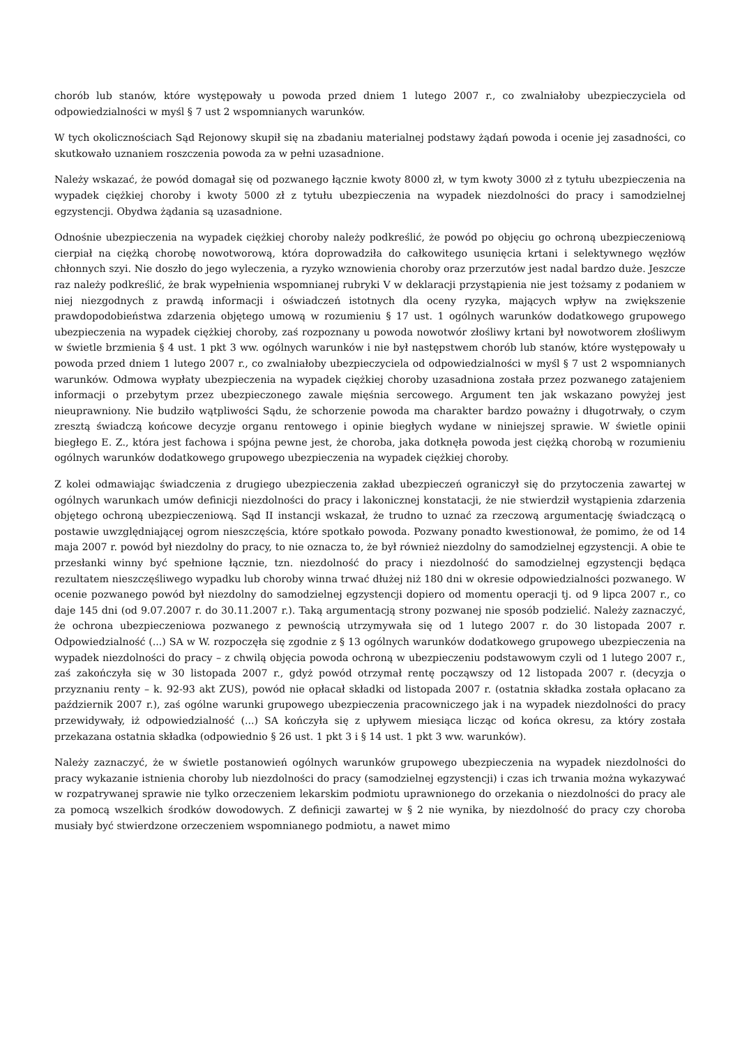chorób lub stanów, które występowały u powoda przed dniem 1 lutego 2007 r., co zwalniałoby ubezpieczyciela od odpowiedzialności w myśl § 7 ust 2 wspomnianych warunków.
W tych okolicznościach Sąd Rejonowy skupił się na zbadaniu materialnej podstawy żądań powoda i ocenie jej zasadności, co skutkowało uznaniem roszczenia powoda za w pełni uzasadnione.
Należy wskazać, że powód domagał się od pozwanego łącznie kwoty 8000 zł, w tym kwoty 3000 zł z tytułu ubezpieczenia na wypadek ciężkiej choroby i kwoty 5000 zł z tytułu ubezpieczenia na wypadek niezdolności do pracy i samodzielnej egzystencji. Obydwa żądania są uzasadnione.
Odnośnie ubezpieczenia na wypadek ciężkiej choroby należy podkreślić, że powód po objęciu go ochroną ubezpieczeniową cierpiał na ciężką chorobę nowotworową, która doprowadziła do całkowitego usunięcia krtani i selektywnego węzłów chłonnych szyi. Nie doszło do jego wyleczenia, a ryzyko wznowienia choroby oraz przerzutów jest nadal bardzo duże. Jeszcze raz należy podkreślić, że brak wypełnienia wspomnianej rubryki V w deklaracji przystąpienia nie jest tożsamy z podaniem w niej niezgodnych z prawdą informacji i oświadczeń istotnych dla oceny ryzyka, mających wpływ na zwiększenie prawdopodobieństwa zdarzenia objętego umową w rozumieniu § 17 ust. 1 ogólnych warunków dodatkowego grupowego ubezpieczenia na wypadek ciężkiej choroby, zaś rozpoznany u powoda nowotwór złośliwy krtani był nowotworem złośliwym w świetle brzmienia § 4 ust. 1 pkt 3 ww. ogólnych warunków i nie był następstwem chorób lub stanów, które występowały u powoda przed dniem 1 lutego 2007 r., co zwalniałoby ubezpieczyciela od odpowiedzialności w myśl § 7 ust 2 wspomnianych warunków. Odmowa wypłaty ubezpieczenia na wypadek ciężkiej choroby uzasadniona została przez pozwanego zatajeniem informacji o przebytym przez ubezpieczonego zawale mięśnia sercowego. Argument ten jak wskazano powyżej jest nieuprawniony. Nie budziło wątpliwości Sądu, że schorzenie powoda ma charakter bardzo poważny i długotrwały, o czym zresztą świadczą końcowe decyzje organu rentowego i opinie biegłych wydane w niniejszej sprawie. W świetle opinii biegłego E. Z., która jest fachowa i spójna pewne jest, że choroba, jaka dotknęła powoda jest ciężką chorobą w rozumieniu ogólnych warunków dodatkowego grupowego ubezpieczenia na wypadek ciężkiej choroby.
Z kolei odmawiając świadczenia z drugiego ubezpieczenia zakład ubezpieczeń ograniczył się do przytoczenia zawartej w ogólnych warunkach umów definicji niezdolności do pracy i lakonicznej konstatacji, że nie stwierdził wystąpienia zdarzenia objętego ochroną ubezpieczeniową. Sąd II instancji wskazał, że trudno to uznać za rzeczową argumentację świadczącą o postawie uwzględniającej ogrom nieszczęścia, które spotkało powoda. Pozwany ponadto kwestionował, że pomimo, że od 14 maja 2007 r. powód był niezdolny do pracy, to nie oznacza to, że był również niezdolny do samodzielnej egzystencji. A obie te przesłanki winny być spełnione łącznie, tzn. niezdolność do pracy i niezdolność do samodzielnej egzystencji będąca rezultatem nieszczęśliwego wypadku lub choroby winna trwać dłużej niż 180 dni w okresie odpowiedzialności pozwanego. W ocenie pozwanego powód był niezdolny do samodzielnej egzystencji dopiero od momentu operacji tj. od 9 lipca 2007 r., co daje 145 dni (od 9.07.2007 r. do 30.11.2007 r.). Taką argumentacją strony pozwanej nie sposób podzielić. Należy zaznaczyć, że ochrona ubezpieczeniowa pozwanego z pewnością utrzymywała się od 1 lutego 2007 r. do 30 listopada 2007 r. Odpowiedzialność (...) SA w W. rozpoczęła się zgodnie z § 13 ogólnych warunków dodatkowego grupowego ubezpieczenia na wypadek niezdolności do pracy – z chwilą objęcia powoda ochroną w ubezpieczeniu podstawowym czyli od 1 lutego 2007 r., zaś zakończyła się w 30 listopada 2007 r., gdyż powód otrzymał rentę począwszy od 12 listopada 2007 r. (decyzja o przyznaniu renty – k. 92-93 akt ZUS), powód nie opłacał składki od listopada 2007 r. (ostatnia składka została opłacano za październik 2007 r.), zaś ogólne warunki grupowego ubezpieczenia pracowniczego jak i na wypadek niezdolności do pracy przewidywały, iż odpowiedzialność (...) SA kończyła się z upływem miesiąca licząc od końca okresu, za który została przekazana ostatnia składka (odpowiednio § 26 ust. 1 pkt 3 i § 14 ust. 1 pkt 3 ww. warunków).
Należy zaznaczyć, że w świetle postanowień ogólnych warunków grupowego ubezpieczenia na wypadek niezdolności do pracy wykazanie istnienia choroby lub niezdolności do pracy (samodzielnej egzystencji) i czas ich trwania można wykazywać w rozpatrywanej sprawie nie tylko orzeczeniem lekarskim podmiotu uprawnionego do orzekania o niezdolności do pracy ale za pomocą wszelkich środków dowodowych. Z definicji zawartej w § 2 nie wynika, by niezdolność do pracy czy choroba musiały być stwierdzone orzeczeniem wspomnianego podmiotu, a nawet mimo